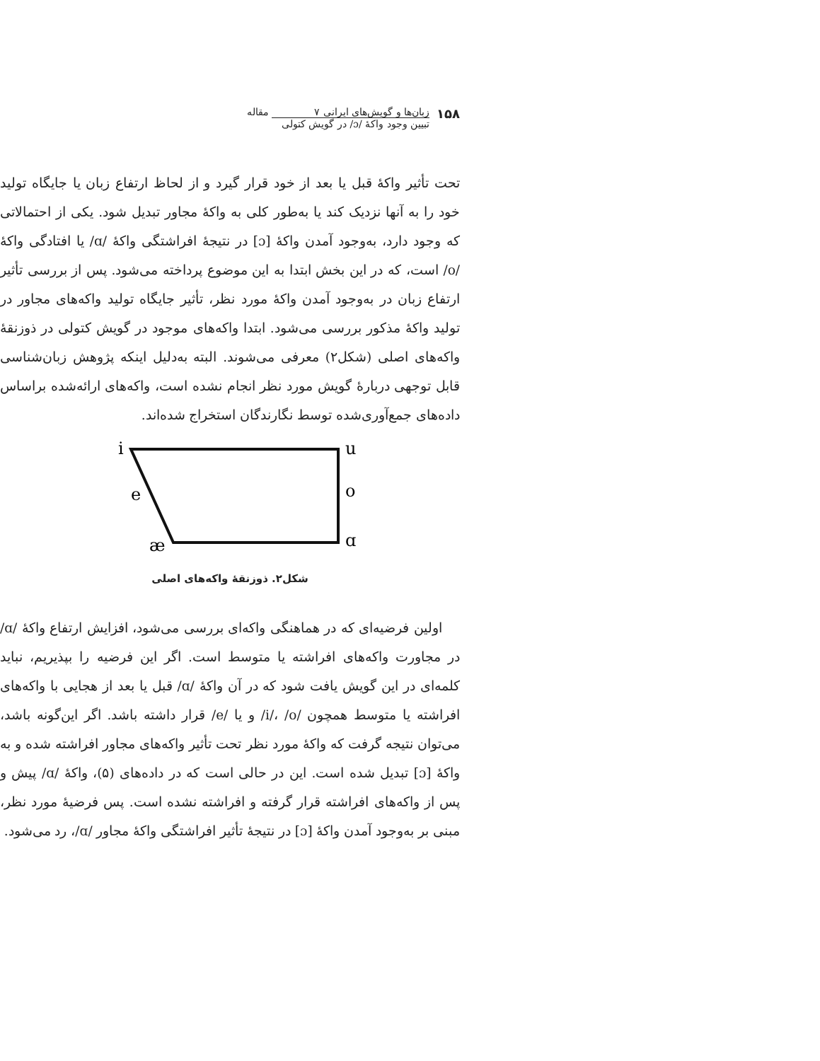۱۵۸
زبان‌ها و گویش‌های ایرانی ۷ مقاله
تبیین وجود واکهٔ /ɔ/ در گویش کتولی
تحت تأثیر واکهٔ قبل یا بعد از خود قرار گیرد و از لحاظ ارتفاع زبان یا جایگاه تولید خود را به آنها نزدیک کند یا به‌طور کلی به واکهٔ مجاور تبدیل شود. یکی از احتمالاتی که وجود دارد، به‌وجود آمدن واکهٔ [ɔ] در نتیجهٔ افراشتگی واکهٔ /ɑ/ یا افتادگی واکهٔ /o/ است، که در این بخش ابتدا به این موضوع پرداخته می‌شود. پس از بررسی تأثیر ارتفاع زبان در به‌وجود آمدن واکهٔ مورد نظر، تأثیر جایگاه تولید واکه‌های مجاور در تولید واکهٔ مذکور بررسی می‌شود. ابتدا واکه‌های موجود در گویش کتولی در ذوزنقهٔ واکه‌های اصلی (شکل۲) معرفی می‌شوند. البته به‌دلیل اینکه پژوهش زبان‌شناسی قابل توجهی دربارهٔ گویش مورد نظر انجام نشده است، واکه‌های ارائه‌شده براساس داده‌های جمع‌آوری‌شده توسط نگارندگان استخراج شده‌اند.
i
u
e
o
æ
ɑ
شکل۲. ذوزنقهٔ واکه‌های اصلی
اولین فرضیه‌ای که در هماهنگی واکه‌ای بررسی می‌شود، افزایش ارتفاع واکهٔ /ɑ/ در مجاورت واکه‌های افراشته یا متوسط است. اگر این فرضیه را بپذیریم، نباید کلمه‌ای در این گویش یافت شود که در آن واکهٔ /ɑ/ قبل یا بعد از هجایی با واکه‌های افراشته یا متوسط همچون /i/، /o/ و یا /e/ قرار داشته باشد. اگر این‌گونه باشد، می‌توان نتیجه گرفت که واکهٔ مورد نظر تحت تأثیر واکه‌های مجاور افراشته شده و به واکهٔ [ɔ] تبدیل شده است. این در حالی است که در داده‌های (۵)، واکهٔ /ɑ/ پیش و پس از واکه‌های افراشته قرار گرفته و افراشته نشده است. پس فرضیهٔ مورد نظر، مبنی بر به‌وجود آمدن واکهٔ [ɔ] در نتیجهٔ تأثیر افراشتگی واکهٔ مجاور /ɑ/، رد می‌شود.